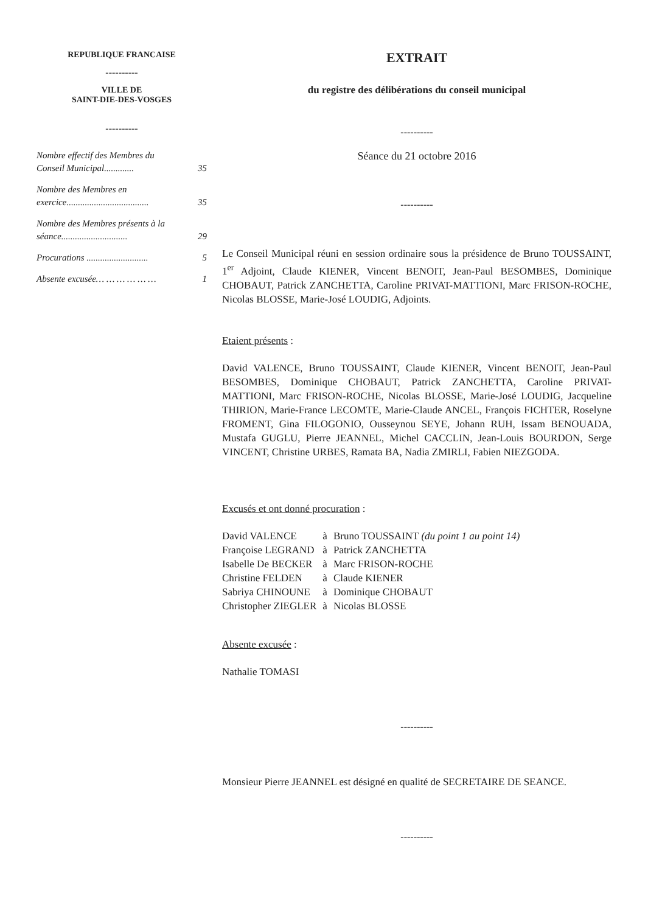REPUBLIQUE FRANCAISE
----------
VILLE DE
SAINT-DIE-DES-VOSGES
----------
| Nombre effectif des Membres du Conseil Municipal............. | 35 |
| Nombre des Membres en exercice.................................... | 35 |
| Nombre des Membres présents à la séance............................. | 29 |
| Procurations ........................... | 5 |
| Absente excusée… … … … … … | 1 |
EXTRAIT
du registre des délibérations du conseil municipal
----------
Séance du 21 octobre 2016
----------
Le Conseil Municipal réuni en session ordinaire sous la présidence de Bruno TOUSSAINT, 1<sup>er</sup> Adjoint, Claude KIENER, Vincent BENOIT, Jean-Paul BESOMBES, Dominique CHOBAUT, Patrick ZANCHETTA, Caroline PRIVAT-MATTIONI, Marc FRISON-ROCHE, Nicolas BLOSSE, Marie-José LOUDIG, Adjoints.
Etaient présents :
David VALENCE, Bruno TOUSSAINT, Claude KIENER, Vincent BENOIT, Jean-Paul BESOMBES, Dominique CHOBAUT, Patrick ZANCHETTA, Caroline PRIVAT-MATTIONI, Marc FRISON-ROCHE, Nicolas BLOSSE, Marie-José LOUDIG, Jacqueline THIRION, Marie-France LECOMTE, Marie-Claude ANCEL, François FICHTER, Roselyne FROMENT, Gina FILOGONIO, Ousseynou SEYE, Johann RUH, Issam BENOUADA, Mustafa GUGLU, Pierre JEANNEL, Michel CACCLIN, Jean-Louis BOURDON, Serge VINCENT, Christine URBES, Ramata BA, Nadia ZMIRLI, Fabien NIEZGODA.
Excusés et ont donné procuration :
| David VALENCE | à | Bruno TOUSSAINT (du point 1 au point 14) |
| Françoise LEGRAND | à | Patrick ZANCHETTA |
| Isabelle De BECKER | à | Marc FRISON-ROCHE |
| Christine FELDEN | à | Claude KIENER |
| Sabriya CHINOUNE | à | Dominique CHOBAUT |
| Christopher ZIEGLER | à | Nicolas BLOSSE |
Absente excusée :
Nathalie TOMASI
----------
Monsieur Pierre JEANNEL est désigné en qualité de SECRETAIRE DE SEANCE.
----------